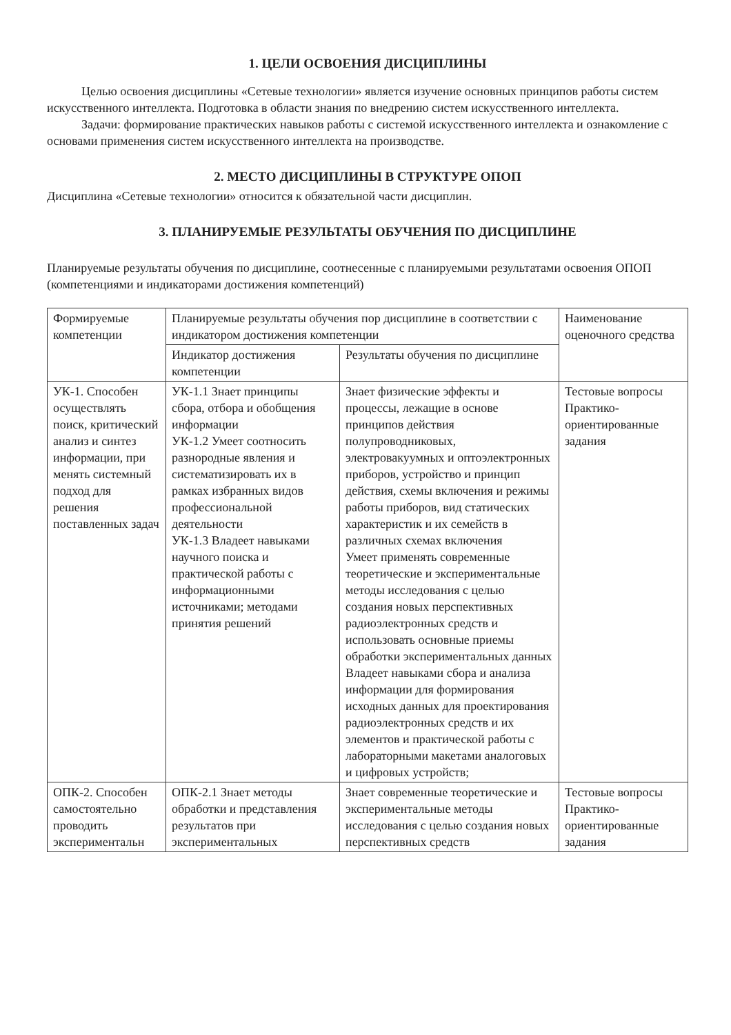1. ЦЕЛИ ОСВОЕНИЯ ДИСЦИПЛИНЫ
Целью освоения дисциплины «Сетевые технологии» является изучение основных принципов работы систем искусственного интеллекта. Подготовка в области знания по внедрению систем искусственного интеллекта.
Задачи: формирование практических навыков работы с системой искусственного интеллекта и ознакомление с основами применения систем искусственного интеллекта на производстве.
2. МЕСТО ДИСЦИПЛИНЫ В СТРУКТУРЕ ОПОП
Дисциплина «Сетевые технологии» относится к обязательной части дисциплин.
3. ПЛАНИРУЕМЫЕ РЕЗУЛЬТАТЫ ОБУЧЕНИЯ ПО ДИСЦИПЛИНЕ
Планируемые результаты обучения по дисциплине, соотнесенные с планируемыми результатами освоения ОПОП (компетенциями и индикаторами достижения компетенций)
| Формируемые компетенции | Планируемые результаты обучения пор дисциплине в соответствии с индикатором достижения компетенции | | Наименование оценочного средства |
| --- | --- | --- | --- |
| | Индикатор достижения компетенции | Результаты обучения по дисциплине | |
| УК-1. Способен осуществлять поиск, критический анализ и синтез информации, при менять системный подход для решения поставленных задач | УК-1.1 Знает принципы сбора, отбора и обобщения информации УК-1.2 Умеет соотносить разнородные явления и систематизировать их в рамках избранных видов профессиональной деятельности УК-1.3 Владеет навыками научного поиска и практической работы с информационными источниками; методами принятия решений | Знает физические эффекты и процессы, лежащие в основе принципов действия полупроводниковых, электровакуумных и оптоэлектронных приборов, устройство и принцип действия, схемы включения и режимы работы приборов, вид статических характеристик и их семейств в различных схемах включения Умеет применять современные теоретические и экспериментальные методы исследования с целью создания новых перспективных радиоэлектронных средств и использовать основные приемы обработки экспериментальных данных Владеет навыками сбора и анализа информации для формирования исходных данных для проектирования радиоэлектронных средств и их элементов и практической работы с лабораторными макетами аналоговых и цифровых устройств; | Тестовые вопросы Практико-ориентированные задания |
| ОПК-2. Способен самостоятельно проводить экспериментальн | ОПК-2.1 Знает методы обработки и представления результатов при экспериментальных | Знает современные теоретические и экспериментальные методы исследования с целью создания новых перспективных средств | Тестовые вопросы Практико-ориентированные задания |